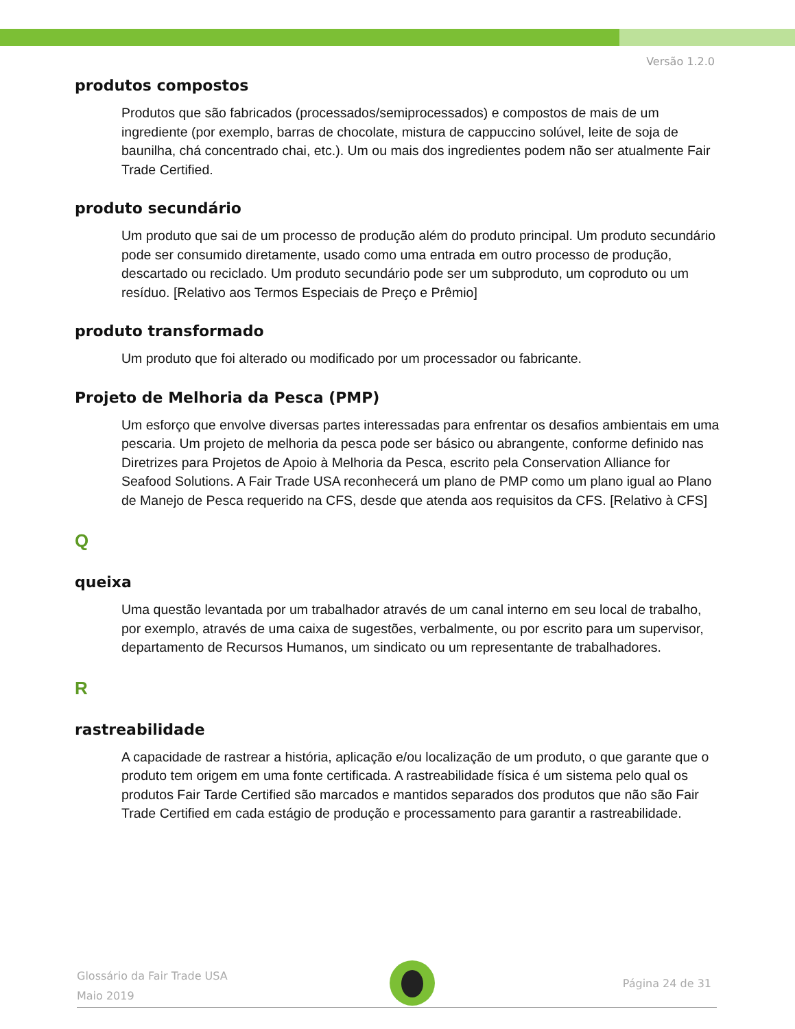Versão 1.2.0
produtos compostos
Produtos que são fabricados (processados/semiprocessados) e compostos de mais de um ingrediente (por exemplo, barras de chocolate, mistura de cappuccino solúvel, leite de soja de baunilha, chá concentrado chai, etc.). Um ou mais dos ingredientes podem não ser atualmente Fair Trade Certified.
produto secundário
Um produto que sai de um processo de produção além do produto principal. Um produto secundário pode ser consumido diretamente, usado como uma entrada em outro processo de produção, descartado ou reciclado. Um produto secundário pode ser um subproduto, um coproduto ou um resíduo. [Relativo aos Termos Especiais de Preço e Prêmio]
produto transformado
Um produto que foi alterado ou modificado por um processador ou fabricante.
Projeto de Melhoria da Pesca (PMP)
Um esforço que envolve diversas partes interessadas para enfrentar os desafios ambientais em uma pescaria. Um projeto de melhoria da pesca pode ser básico ou abrangente, conforme definido nas Diretrizes para Projetos de Apoio à Melhoria da Pesca, escrito pela Conservation Alliance for Seafood Solutions. A Fair Trade USA reconhecerá um plano de PMP como um plano igual ao Plano de Manejo de Pesca requerido na CFS, desde que atenda aos requisitos da CFS. [Relativo à CFS]
Q
queixa
Uma questão levantada por um trabalhador através de um canal interno em seu local de trabalho, por exemplo, através de uma caixa de sugestões, verbalmente, ou por escrito para um supervisor, departamento de Recursos Humanos, um sindicato ou um representante de trabalhadores.
R
rastreabilidade
A capacidade de rastrear a história, aplicação e/ou localização de um produto, o que garante que o produto tem origem em uma fonte certificada. A rastreabilidade física é um sistema pelo qual os produtos Fair Tarde Certified são marcados e mantidos separados dos produtos que não são Fair Trade Certified em cada estágio de produção e processamento para garantir a rastreabilidade.
Glossário da Fair Trade USA
Maio 2019
Página 24 de 31